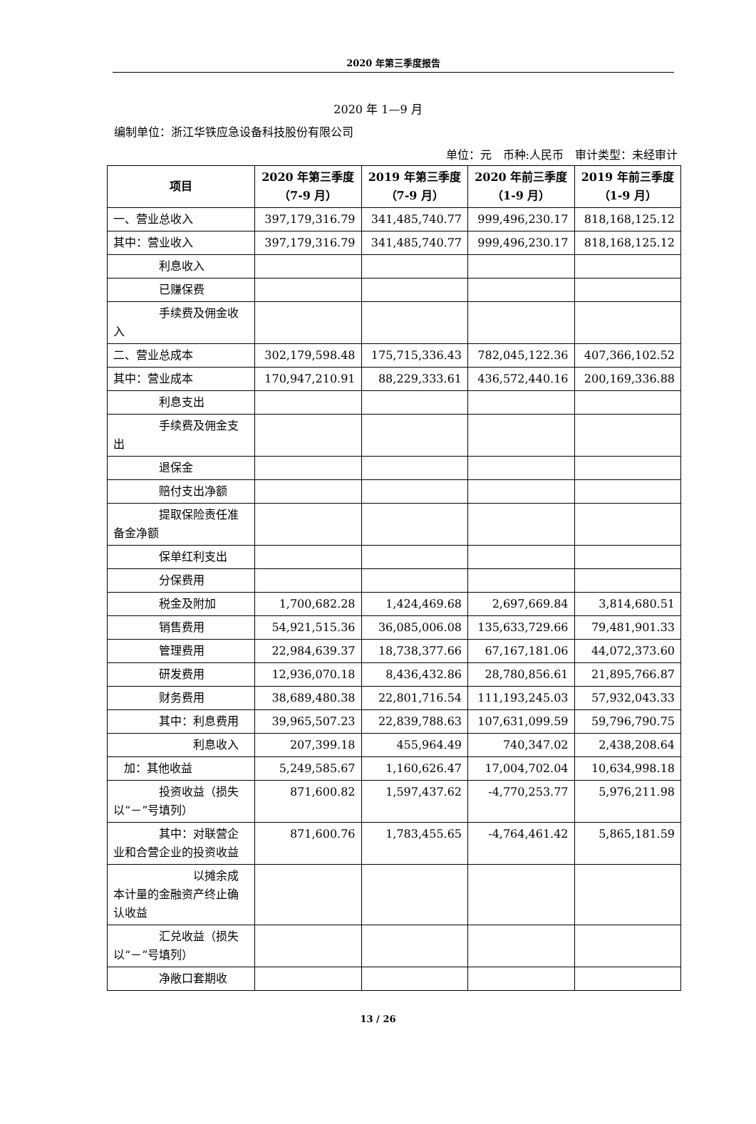2020 年第三季度报告
2020 年 1—9 月
编制单位：浙江华铁应急设备科技股份有限公司
单位：元　币种:人民币　审计类型：未经审计
| 项目 | 2020 年第三季度（7-9 月） | 2019 年第三季度（7-9 月） | 2020 年前三季度（1-9 月） | 2019 年前三季度（1-9 月） |
| --- | --- | --- | --- | --- |
| 一、营业总收入 | 397,179,316.79 | 341,485,740.77 | 999,496,230.17 | 818,168,125.12 |
| 其中：营业收入 | 397,179,316.79 | 341,485,740.77 | 999,496,230.17 | 818,168,125.12 |
| 利息收入 | | | | |
| 已赚保费 | | | | |
| 手续费及佣金 收入 | | | | |
| 二、营业总成本 | 302,179,598.48 | 175,715,336.43 | 782,045,122.36 | 407,366,102.52 |
| 其中：营业成本 | 170,947,210.91 | 88,229,333.61 | 436,572,440.16 | 200,169,336.88 |
| 利息支出 | | | | |
| 手续费及佣金 支出 | | | | |
| 退保金 | | | | |
| 赔付支出净额 | | | | |
| 提取保险责任 准备金净额 | | | | |
| 保单红利支出 | | | | |
| 分保费用 | | | | |
| 税金及附加 | 1,700,682.28 | 1,424,469.68 | 2,697,669.84 | 3,814,680.51 |
| 销售费用 | 54,921,515.36 | 36,085,006.08 | 135,633,729.66 | 79,481,901.33 |
| 管理费用 | 22,984,639.37 | 18,738,377.66 | 67,167,181.06 | 44,072,373.60 |
| 研发费用 | 12,936,070.18 | 8,436,432.86 | 28,780,856.61 | 21,895,766.87 |
| 财务费用 | 38,689,480.38 | 22,801,716.54 | 111,193,245.03 | 57,932,043.33 |
| 其中：利息费用 | 39,965,507.23 | 22,839,788.63 | 107,631,099.59 | 59,796,790.75 |
| 利息收 入 | 207,399.18 | 455,964.49 | 740,347.02 | 2,438,208.64 |
| 加：其他收益 | 5,249,585.67 | 1,160,626.47 | 17,004,702.04 | 10,634,998.18 |
| 投资收益（损失 以“－”号填列） | 871,600.82 | 1,597,437.62 | -4,770,253.77 | 5,976,211.98 |
| 其中：对联营企 业和合营企业的投资收益 | 871,600.76 | 1,783,455.65 | -4,764,461.42 | 5,865,181.59 |
| 以摊余 成本计量的金融资产终止确认收益 | | | | |
| 汇兑收益（损失 以“－”号填列） | | | | |
| 净敞口套期收 | | | | |
13 / 26